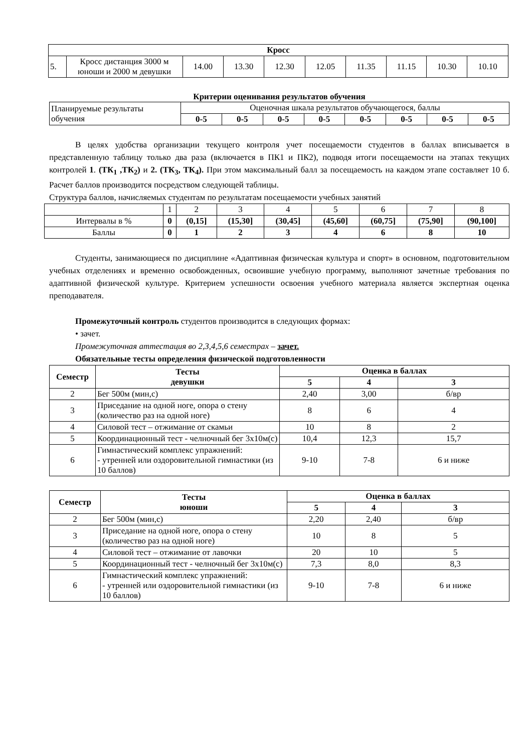| Кросс | | | | | | | | | |
| --- | --- | --- | --- | --- | --- | --- | --- | --- | --- |
| 5. | Кросс дистанция 3000 м юноши и 2000 м девушки | 14.00 | 13.30 | 12.30 | 12.05 | 11.35 | 11.15 | 10.30 | 10.10 |
Критерии оценивания результатов обучения
| Планируемые результаты обучения | Оценочная шкала результатов обучающегося, баллы | | | | | | | |
| | 0-5 | 0-5 | 0-5 | 0-5 | 0-5 | 0-5 | 0-5 | 0-5 |
В целях удобства организации текущего контроля учет посещаемости студентов в баллах вписывается в представленную таблицу только два раза (включается в ПК1 и ПК2), подводя итоги посещаемости на этапах текущих контролей 1. (ТК<sub>1</sub> ,ТК<sub>2</sub>) и 2. (ТК<sub>3</sub>, ТК<sub>4</sub>). При этом максимальный балл за посещаемость на каждом этапе составляет 10 б. Расчет баллов производится посредством следующей таблицы.
Структура баллов, начисляемых студентам по результатам посещаемости учебных занятий
| | 1 | 2 | 3 | 4 | 5 | 6 | 7 | 8 |
| Интервалы в % | 0 | (0,15] | (15,30] | (30,45] | (45,60] | (60,75] | (75,90] | (90,100] |
| Баллы | 0 | 1 | 2 | 3 | 4 | 6 | 8 | 10 |
Студенты, занимающиеся по дисциплине «Адаптивная физическая культура и спорт» в основном, подготовительном учебных отделениях и временно освобожденных, освоившие учебную программу, выполняют зачетные требования по адаптивной физической культуре. Критерием успешности освоения учебного материала является экспертная оценка преподавателя.
Промежуточный контроль студентов производится в следующих формах:
• зачет.
Промежуточная аттестация во 2,3,4,5,6 семестрах – зачет.
Обязательные тесты определения физической подготовленности
| Семестр | Тесты девушки | Оценка в баллах | | |
| --- | --- | --- | --- | --- |
| | | 5 | 4 | 3 |
| 2 | Бег 500м (мин,с) | 2,40 | 3,00 | б/вр |
| 3 | Приседание на одной ноге, опора о стену (количество раз на одной ноге) | 8 | 6 | 4 |
| 4 | Силовой тест – отжимание от скамьи | 10 | 8 | 2 |
| 5 | Координационный тест - челночный бег 3х10м(с) | 10,4 | 12,3 | 15,7 |
| 6 | Гимнастический комплекс упражнений: - утренней или оздоровительной гимнастики (из 10 баллов) | 9-10 | 7-8 | 6 и ниже |
| Семестр | Тесты юноши | Оценка в баллах | | |
| --- | --- | --- | --- | --- |
| | | 5 | 4 | 3 |
| 2 | Бег 500м (мин,с) | 2,20 | 2,40 | б/вр |
| 3 | Приседание на одной ноге, опора о стену (количество раз на одной ноге) | 10 | 8 | 5 |
| 4 | Силовой тест – отжимание от лавочки | 20 | 10 | 5 |
| 5 | Координационный тест - челночный бег 3х10м(с) | 7,3 | 8,0 | 8,3 |
| 6 | Гимнастический комплекс упражнений: - утренней или оздоровительной гимнастики (из 10 баллов) | 9-10 | 7-8 | 6 и ниже |